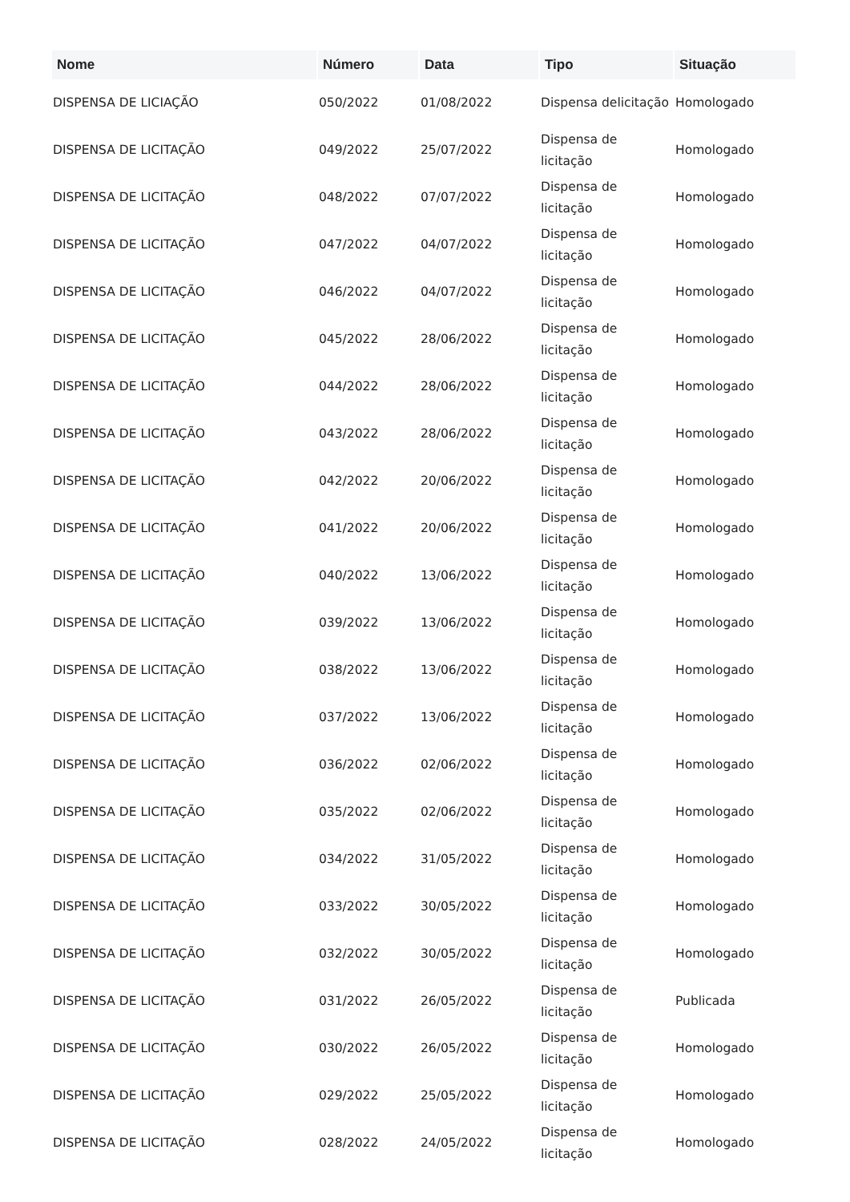| Nome | Número | Data | Tipo | Situação |
| --- | --- | --- | --- | --- |
| DISPENSA DE LICIAÇÃO | 050/2022 | 01/08/2022 | Dispensa delicitação | Homologado |
| DISPENSA DE LICITAÇÃO | 049/2022 | 25/07/2022 | Dispensa de licitação | Homologado |
| DISPENSA DE LICITAÇÃO | 048/2022 | 07/07/2022 | Dispensa de licitação | Homologado |
| DISPENSA DE LICITAÇÃO | 047/2022 | 04/07/2022 | Dispensa de licitação | Homologado |
| DISPENSA DE LICITAÇÃO | 046/2022 | 04/07/2022 | Dispensa de licitação | Homologado |
| DISPENSA DE LICITAÇÃO | 045/2022 | 28/06/2022 | Dispensa de licitação | Homologado |
| DISPENSA DE LICITAÇÃO | 044/2022 | 28/06/2022 | Dispensa de licitação | Homologado |
| DISPENSA DE LICITAÇÃO | 043/2022 | 28/06/2022 | Dispensa de licitação | Homologado |
| DISPENSA DE LICITAÇÃO | 042/2022 | 20/06/2022 | Dispensa de licitação | Homologado |
| DISPENSA DE LICITAÇÃO | 041/2022 | 20/06/2022 | Dispensa de licitação | Homologado |
| DISPENSA DE LICITAÇÃO | 040/2022 | 13/06/2022 | Dispensa de licitação | Homologado |
| DISPENSA DE LICITAÇÃO | 039/2022 | 13/06/2022 | Dispensa de licitação | Homologado |
| DISPENSA DE LICITAÇÃO | 038/2022 | 13/06/2022 | Dispensa de licitação | Homologado |
| DISPENSA DE LICITAÇÃO | 037/2022 | 13/06/2022 | Dispensa de licitação | Homologado |
| DISPENSA DE LICITAÇÃO | 036/2022 | 02/06/2022 | Dispensa de licitação | Homologado |
| DISPENSA DE LICITAÇÃO | 035/2022 | 02/06/2022 | Dispensa de licitação | Homologado |
| DISPENSA DE LICITAÇÃO | 034/2022 | 31/05/2022 | Dispensa de licitação | Homologado |
| DISPENSA DE LICITAÇÃO | 033/2022 | 30/05/2022 | Dispensa de licitação | Homologado |
| DISPENSA DE LICITAÇÃO | 032/2022 | 30/05/2022 | Dispensa de licitação | Homologado |
| DISPENSA DE LICITAÇÃO | 031/2022 | 26/05/2022 | Dispensa de licitação | Publicada |
| DISPENSA DE LICITAÇÃO | 030/2022 | 26/05/2022 | Dispensa de licitação | Homologado |
| DISPENSA DE LICITAÇÃO | 029/2022 | 25/05/2022 | Dispensa de licitação | Homologado |
| DISPENSA DE LICITAÇÃO | 028/2022 | 24/05/2022 | Dispensa de licitação | Homologado |